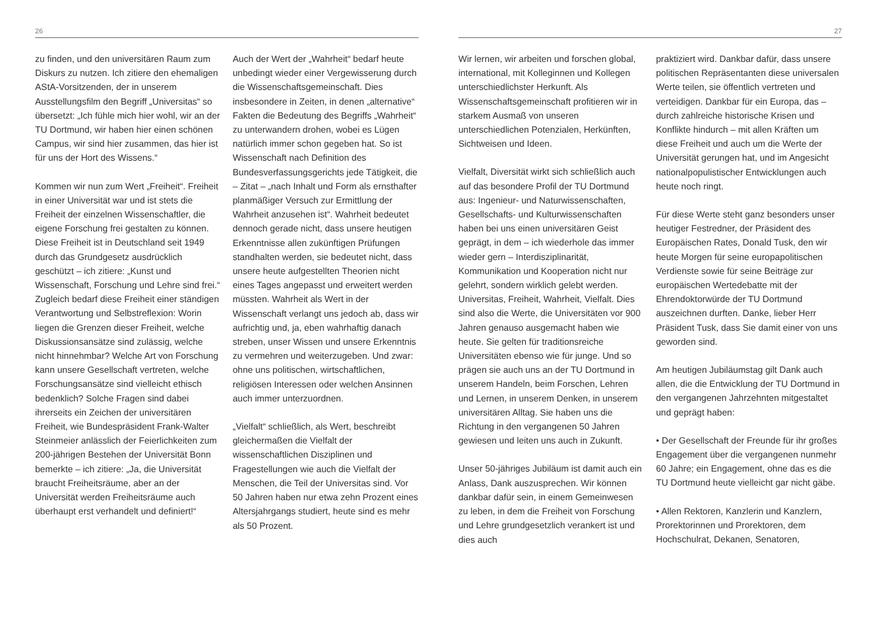26
zu finden, und den universitären Raum zum Diskurs zu nutzen. Ich zitiere den ehemaligen AStA-Vorsitzenden, der in unserem Ausstellungsfilm den Begriff „Universitas“ so übersetzt: „Ich fühle mich hier wohl, wir an der TU Dortmund, wir haben hier einen schönen Campus, wir sind hier zusammen, das hier ist für uns der Hort des Wissens.“
Kommen wir nun zum Wert „Freiheit“. Freiheit in einer Universität war und ist stets die Freiheit der einzelnen Wissenschaftler, die eigene Forschung frei gestalten zu können. Diese Freiheit ist in Deutschland seit 1949 durch das Grundgesetz ausdrücklich geschützt – ich zitiere: „Kunst und Wissenschaft, Forschung und Lehre sind frei.“ Zugleich bedarf diese Freiheit einer ständigen Verantwortung und Selbstreflexion: Worin liegen die Grenzen dieser Freiheit, welche Diskussionsansätze sind zulässig, welche nicht hinnehmbar? Welche Art von Forschung kann unsere Gesellschaft vertreten, welche Forschungsansätze sind vielleicht ethisch bedenklich? Solche Fragen sind dabei ihrerseits ein Zeichen der universitären Freiheit, wie Bundespräsident Frank-Walter Steinmeier anlässlich der Feierlichkeiten zum 200-jährigen Bestehen der Universität Bonn bemerkte – ich zitiere: „Ja, die Universität braucht Freiheitsräume, aber an der Universität werden Freiheitsräume auch überhaupt erst verhandelt und definiert!“
Auch der Wert der „Wahrheit“ bedarf heute unbedingt wieder einer Vergewisserung durch die Wissenschaftsgemeinschaft. Dies insbesondere in Zeiten, in denen „alternative“ Fakten die Bedeutung des Begriffs „Wahrheit“ zu unterwandern drohen, wobei es Lügen natürlich immer schon gegeben hat. So ist Wissenschaft nach Definition des Bundesverfassungsgerichts jede Tätigkeit, die – Zitat – „nach Inhalt und Form als ernsthafter planmäßiger Versuch zur Ermittlung der Wahrheit anzusehen ist“. Wahrheit bedeutet dennoch gerade nicht, dass unsere heutigen Erkenntnisse allen zukünftigen Prüfungen standhalten werden, sie bedeutet nicht, dass unsere heute aufgestellten Theorien nicht eines Tages angepasst und erweitert werden müssten. Wahrheit als Wert in der Wissenschaft verlangt uns jedoch ab, dass wir aufrichtig und, ja, eben wahrhaftig danach streben, unser Wissen und unsere Erkenntnis zu vermehren und weiterzugeben. Und zwar: ohne uns politischen, wirtschaftlichen, religiösen Interessen oder welchen Ansinnen auch immer unterzuordnen.
„Vielfalt“ schließlich, als Wert, beschreibt gleichermaßen die Vielfalt der wissenschaftlichen Disziplinen und Fragestellungen wie auch die Vielfalt der Menschen, die Teil der Universitas sind. Vor 50 Jahren haben nur etwa zehn Prozent eines Altersjahrgangs studiert, heute sind es mehr als 50 Prozent.
27
Wir lernen, wir arbeiten und forschen global, international, mit Kolleginnen und Kollegen unterschiedlichster Herkunft. Als Wissenschaftsgemeinschaft profitieren wir in starkem Ausmaß von unseren unterschiedlichen Potenzialen, Herkünften, Sichtweisen und Ideen.
Vielfalt, Diversität wirkt sich schließlich auch auf das besondere Profil der TU Dortmund aus: Ingenieur- und Naturwissenschaften, Gesellschafts- und Kulturwissenschaften haben bei uns einen universitären Geist geprägt, in dem – ich wiederhole das immer wieder gern – Interdisziplinarität, Kommunikation und Kooperation nicht nur gelehrt, sondern wirklich gelebt werden. Universitas, Freiheit, Wahrheit, Vielfalt. Dies sind also die Werte, die Universitäten vor 900 Jahren genauso ausgemacht haben wie heute. Sie gelten für traditionsreiche Universitäten ebenso wie für junge. Und so prägen sie auch uns an der TU Dortmund in unserem Handeln, beim Forschen, Lehren und Lernen, in unserem Denken, in unserem universitären Alltag. Sie haben uns die Richtung in den vergangenen 50 Jahren gewiesen und leiten uns auch in Zukunft.
Unser 50-jähriges Jubiläum ist damit auch ein Anlass, Dank auszusprechen. Wir können dankbar dafür sein, in einem Gemeinwesen zu leben, in dem die Freiheit von Forschung und Lehre grundgesetzlich verankert ist und dies auch
praktiziert wird. Dankbar dafür, dass unsere politischen Repräsentanten diese universalen Werte teilen, sie öffentlich vertreten und verteidigen. Dankbar für ein Europa, das – durch zahlreiche historische Krisen und Konflikte hindurch – mit allen Kräften um diese Freiheit und auch um die Werte der Universität gerungen hat, und im Angesicht nationalpopulistischer Entwicklungen auch heute noch ringt.
Für diese Werte steht ganz besonders unser heutiger Festredner, der Präsident des Europäischen Rates, Donald Tusk, den wir heute Morgen für seine europapolitischen Verdienste sowie für seine Beiträge zur europäischen Wertedebatte mit der Ehrendoktorwürde der TU Dortmund auszeichnen durften. Danke, lieber Herr Präsident Tusk, dass Sie damit einer von uns geworden sind.
Am heutigen Jubiläumstag gilt Dank auch allen, die die Entwicklung der TU Dortmund in den vergangenen Jahrzehnten mitgestaltet und geprägt haben:
• Der Gesellschaft der Freunde für ihr großes Engagement über die vergangenen nunmehr 60 Jahre; ein Engagement, ohne das es die TU Dortmund heute vielleicht gar nicht gäbe.
• Allen Rektoren, Kanzlerin und Kanzlern, Prorektorinnen und Prorektoren, dem Hochschulrat, Dekanen, Senatoren,